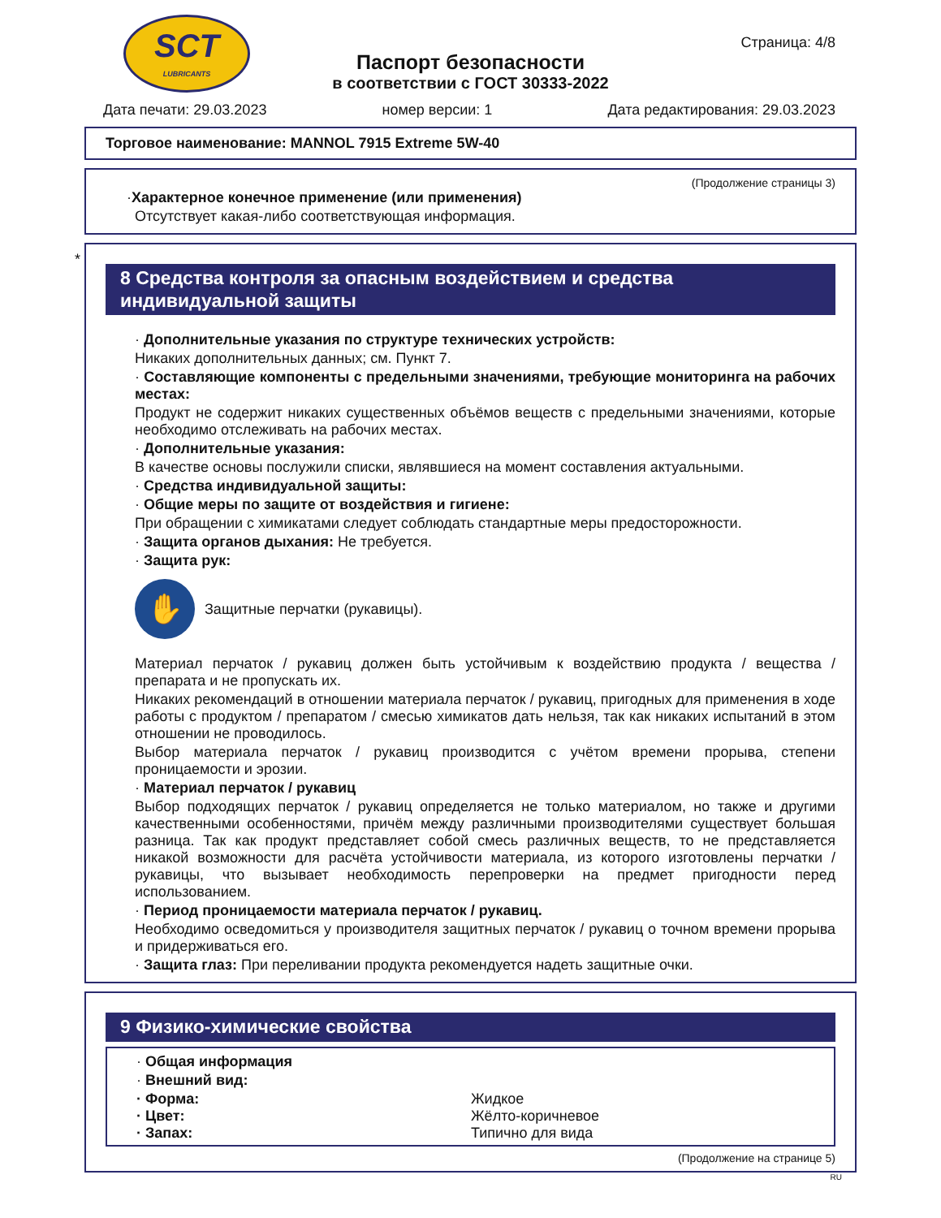SCT
LUBRICANTS
Страница: 4/8
Паспорт безопасности
в соответствии с ГОСТ 30333-2022
Дата печати: 29.03.2023 номер версии: 1 Дата редактирования: 29.03.2023
Торговое наименование: MANNOL 7915 Extreme 5W-40
(Продолжение страницы 3)
·Характерное конечное применение (или применения)
Отсутствует какая-либо соответствующая информация.
*
8 Средства контроля за опасным воздействием и средства индивидуальной защиты
· Дополнительные указания по структуре технических устройств:
Никаких дополнительных данных; см. Пункт 7.
· Составляющие компоненты с предельными значениями, требующие мониторинга на рабочих местах:
Продукт не содержит никаких существенных объёмов веществ с предельными значениями, которые необходимо отслеживать на рабочих местах.
· Дополнительные указания:
В качестве основы послужили списки, являвшиеся на момент составления актуальными.
· Средства индивидуальной защиты:
· Общие меры по защите от воздействия и гигиене:
При обращении с химикатами следует соблюдать стандартные меры предосторожности.
· Защита органов дыхания: Не требуется.
· Защита рук:
✋
Защитные перчатки (рукавицы).
Материал перчаток / рукавиц должен быть устойчивым к воздействию продукта / вещества / препарата и не пропускать их.
Никаких рекомендаций в отношении материала перчаток / рукавиц, пригодных для применения в ходе работы с продуктом / препаратом / смесью химикатов дать нельзя, так как никаких испытаний в этом отношении не проводилось.
Выбор материала перчаток / рукавиц производится с учётом времени прорыва, степени проницаемости и эрозии.
· Материал перчаток / рукавиц
Выбор подходящих перчаток / рукавиц определяется не только материалом, но также и другими качественными особенностями, причём между различными производителями существует большая разница. Так как продукт представляет собой смесь различных веществ, то не представляется никакой возможности для расчёта устойчивости материала, из которого изготовлены перчатки / рукавицы, что вызывает необходимость перепроверки на предмет пригодности перед использованием.
· Период проницаемости материала перчаток / рукавиц.
Необходимо осведомиться у производителя защитных перчаток / рукавиц о точном времени прорыва и придерживаться его.
· Защита глаз: При переливании продукта рекомендуется надеть защитные очки.
9 Физико-химические свойства
· Общая информация
· Внешний вид:
· Форма: Жидкое
· Цвет: Жёлто-коричневое
· Запах: Типично для вида
(Продолжение на странице 5)
RU